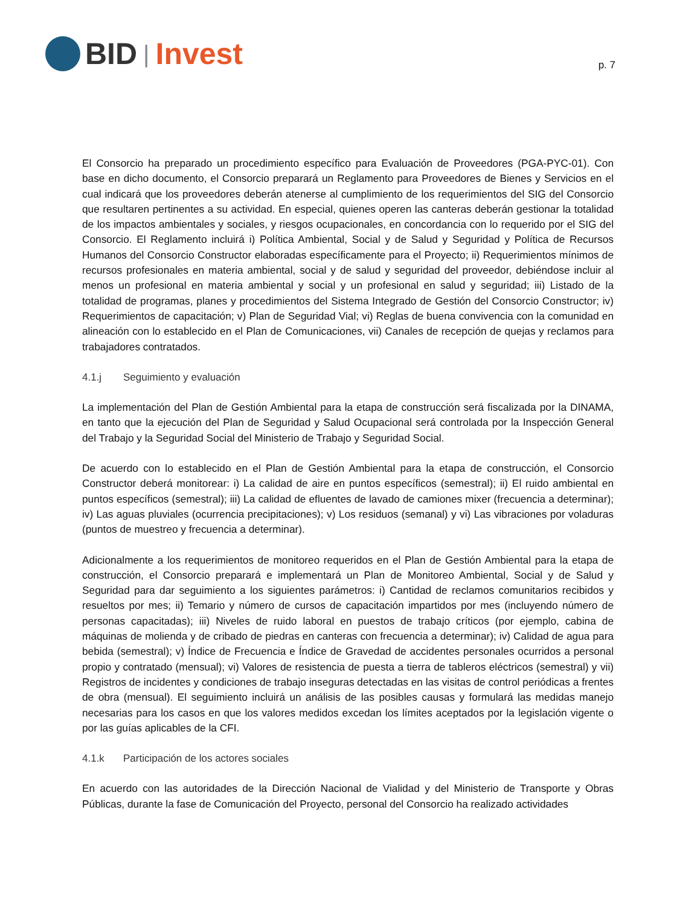BID | Invest
p. 7
El Consorcio ha preparado un procedimiento específico para Evaluación de Proveedores (PGA-PYC-01). Con base en dicho documento, el Consorcio preparará un Reglamento para Proveedores de Bienes y Servicios en el cual indicará que los proveedores deberán atenerse al cumplimiento de los requerimientos del SIG del Consorcio que resultaren pertinentes a su actividad. En especial, quienes operen las canteras deberán gestionar la totalidad de los impactos ambientales y sociales, y riesgos ocupacionales, en concordancia con lo requerido por el SIG del Consorcio. El Reglamento incluirá i) Política Ambiental, Social y de Salud y Seguridad y Política de Recursos Humanos del Consorcio Constructor elaboradas específicamente para el Proyecto; ii) Requerimientos mínimos de recursos profesionales en materia ambiental, social y de salud y seguridad del proveedor, debiéndose incluir al menos un profesional en materia ambiental y social y un profesional en salud y seguridad; iii) Listado de la totalidad de programas, planes y procedimientos del Sistema Integrado de Gestión del Consorcio Constructor; iv) Requerimientos de capacitación; v) Plan de Seguridad Vial; vi) Reglas de buena convivencia con la comunidad en alineación con lo establecido en el Plan de Comunicaciones, vii) Canales de recepción de quejas y reclamos para trabajadores contratados.
4.1.j Seguimiento y evaluación
La implementación del Plan de Gestión Ambiental para la etapa de construcción será fiscalizada por la DINAMA, en tanto que la ejecución del Plan de Seguridad y Salud Ocupacional será controlada por la Inspección General del Trabajo y la Seguridad Social del Ministerio de Trabajo y Seguridad Social.
De acuerdo con lo establecido en el Plan de Gestión Ambiental para la etapa de construcción, el Consorcio Constructor deberá monitorear: i) La calidad de aire en puntos específicos (semestral); ii) El ruido ambiental en puntos específicos (semestral); iii) La calidad de efluentes de lavado de camiones mixer (frecuencia a determinar); iv) Las aguas pluviales (ocurrencia precipitaciones); v) Los residuos (semanal) y vi) Las vibraciones por voladuras (puntos de muestreo y frecuencia a determinar).
Adicionalmente a los requerimientos de monitoreo requeridos en el Plan de Gestión Ambiental para la etapa de construcción, el Consorcio preparará e implementará un Plan de Monitoreo Ambiental, Social y de Salud y Seguridad para dar seguimiento a los siguientes parámetros: i) Cantidad de reclamos comunitarios recibidos y resueltos por mes; ii) Temario y número de cursos de capacitación impartidos por mes (incluyendo número de personas capacitadas); iii) Niveles de ruido laboral en puestos de trabajo críticos (por ejemplo, cabina de máquinas de molienda y de cribado de piedras en canteras con frecuencia a determinar); iv) Calidad de agua para bebida (semestral); v) Índice de Frecuencia e Índice de Gravedad de accidentes personales ocurridos a personal propio y contratado (mensual); vi) Valores de resistencia de puesta a tierra de tableros eléctricos (semestral) y vii) Registros de incidentes y condiciones de trabajo inseguras detectadas en las visitas de control periódicas a frentes de obra (mensual). El seguimiento incluirá un análisis de las posibles causas y formulará las medidas manejo necesarias para los casos en que los valores medidos excedan los límites aceptados por la legislación vigente o por las guías aplicables de la CFI.
4.1.k Participación de los actores sociales
En acuerdo con las autoridades de la Dirección Nacional de Vialidad y del Ministerio de Transporte y Obras Públicas, durante la fase de Comunicación del Proyecto, personal del Consorcio ha realizado actividades